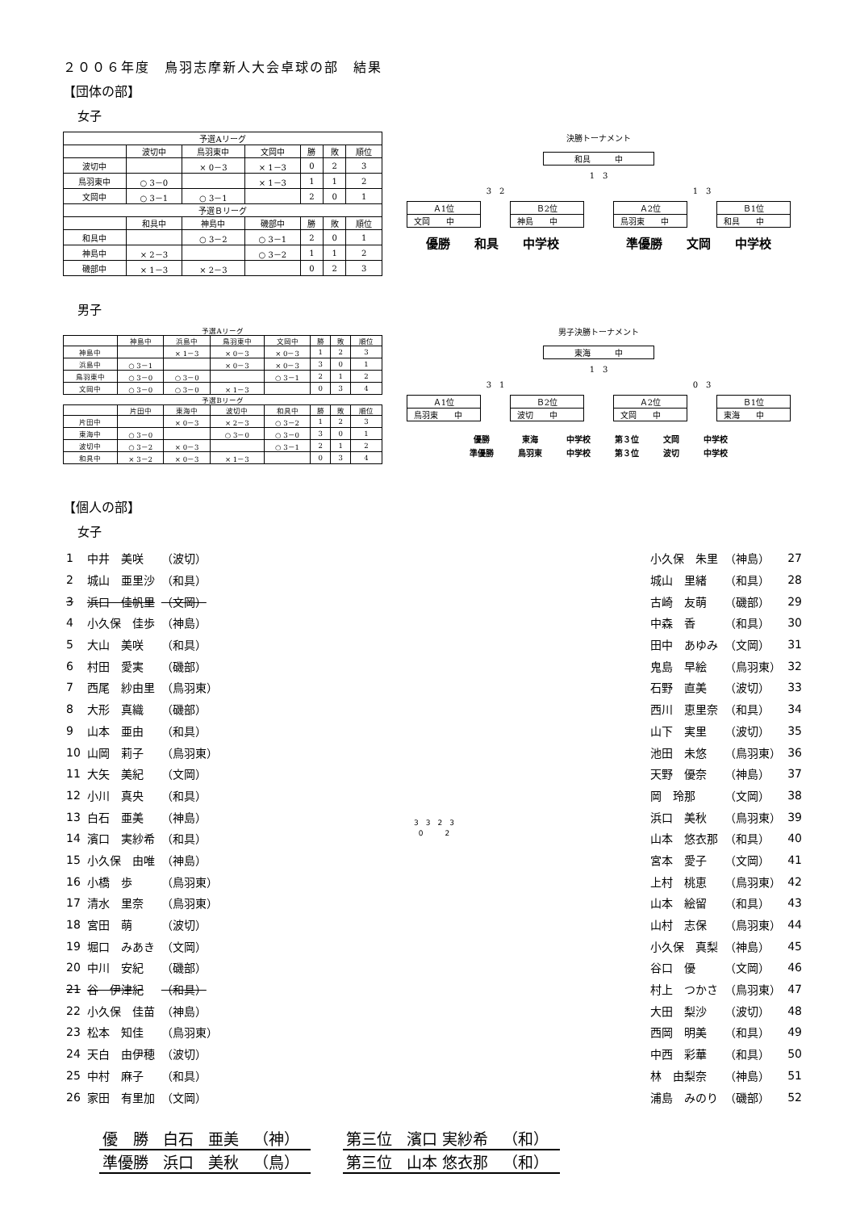２００６年度　鳥羽志摩新人大会卓球の部　結果
【団体の部】
女子
| 予選Aリーグ | | | | | | |
| | 波切中 | 鳥羽東中 | 文岡中 | 勝 | 敗 | 順位 |
| 波切中 | | × 0－3 | × 1－3 | 0 | 2 | 3 |
| 鳥羽東中 | ○ 3－0 | | × 1－3 | 1 | 1 | 2 |
| 文岡中 | ○ 3－1 | ○ 3－1 | | 2 | 0 | 1 |
| 予選Ｂリーグ | | | | | | |
| | 和具中 | 神島中 | 磯部中 | 勝 | 敗 | 順位 |
| 和具中 | | ○ 3－2 | ○ 3－1 | 2 | 0 | 1 |
| 神島中 | × 2－3 | | ○ 3－2 | 1 | 1 | 2 |
| 磯部中 | × 1－3 | × 2－3 | | 0 | 2 | 3 |
決勝トーナメント
和具　　　中
1　3
3　2 1　3
Ａ1位
文岡　　中
Ｂ2位
神島　　中
Ａ2位
鳥羽東　　中
Ｂ1位
和具　　中
優勝　　和具　　中学校 準優勝　　文岡　　中学校
男子
| 予選Aリーグ | | | | | | | |
| | 神島中 | 浜島中 | 鳥羽東中 | 文岡中 | 勝 | 敗 | 順位 |
| 神島中 | | × 1－3 | × 0－3 | × 0－3 | 1 | 2 | 3 |
| 浜島中 | ○ 3－1 | | × 0－3 | × 0－3 | 3 | 0 | 1 |
| 鳥羽東中 | ○ 3－0 | ○ 3－0 | | ○ 3－1 | 2 | 1 | 2 |
| 文岡中 | ○ 3－0 | ○ 3－0 | × 1－3 | | 0 | 3 | 4 |
| 予選Bリーグ | | | | | | | |
| | 片田中 | 東海中 | 波切中 | 和具中 | 勝 | 敗 | 順位 |
| 片田中 | | × 0－3 | × 2－3 | ○ 3－2 | 1 | 2 | 3 |
| 東海中 | ○ 3－0 | | ○ 3－0 | ○ 3－0 | 3 | 0 | 1 |
| 波切中 | ○ 3－2 | × 0－3 | | ○ 3－1 | 2 | 1 | 2 |
| 和具中 | × 3－2 | × 0－3 | × 1－3 | | 0 | 3 | 4 |
男子決勝トーナメント
東海　　　中
1　3
3　1 0　3
Ａ1位
鳥羽東　　中
Ｂ2位
波切　　中
Ａ2位
文岡　　中
Ｂ1位
東海　　中
優勝 東海 中学校 第３位 文岡 中学校 準優勝 鳥羽東 中学校 第３位 波切 中学校
【個人の部】
女子
| 1 | 中井 美咲 | （波切） |
| 2 | 城山 亜里沙 | （和具） |
| 3 | 浜口 佳帆里 | （文岡） |
| 4 | 小久保 佳歩 | （神島） |
| 5 | 大山 美咲 | （和具） |
| 6 | 村田 愛実 | （磯部） |
| 7 | 西尾 紗由里 | （鳥羽東） |
| 8 | 大形 真織 | （磯部） |
| 9 | 山本 亜由 | （和具） |
| 10 | 山岡 莉子 | （鳥羽東） |
| 11 | 大矢 美紀 | （文岡） |
| 12 | 小川 真央 | （和具） |
| 13 | 白石 亜美 | （神島） |
| 14 | 濱口 実紗希 | （和具） |
| 15 | 小久保 由唯 | （神島） |
| 16 | 小橋 歩 | （鳥羽東） |
| 17 | 清水 里奈 | （鳥羽東） |
| 18 | 宮田 萌 | （波切） |
| 19 | 堀口 みあき | （文岡） |
| 20 | 中川 安紀 | （磯部） |
| 21 | 谷 伊津紀 | （和具） |
| 22 | 小久保 佳苗 | （神島） |
| 23 | 松本 知佳 | （鳥羽東） |
| 24 | 天白 由伊穂 | （波切） |
| 25 | 中村 麻子 | （和具） |
| 26 | 家田 有里加 | （文岡） |
3　3　2　3
0　　　2
| 小久保 朱里 | （神島） | 27 |
| 城山 里緒 | （和具） | 28 |
| 古崎 友萌 | （磯部） | 29 |
| 中森 香 | （和具） | 30 |
| 田中 あゆみ | （文岡） | 31 |
| 鬼島 早絵 | （鳥羽東） | 32 |
| 石野 直美 | （波切） | 33 |
| 西川 恵里奈 | （和具） | 34 |
| 山下 実里 | （波切） | 35 |
| 池田 未悠 | （鳥羽東） | 36 |
| 天野 優奈 | （神島） | 37 |
| 岡 玲那 | （文岡） | 38 |
| 浜口 美秋 | （鳥羽東） | 39 |
| 山本 悠衣那 | （和具） | 40 |
| 宮本 愛子 | （文岡） | 41 |
| 上村 桃恵 | （鳥羽東） | 42 |
| 山本 絵留 | （和具） | 43 |
| 山村 志保 | （鳥羽東） | 44 |
| 小久保 真梨 | （神島） | 45 |
| 谷口 優 | （文岡） | 46 |
| 村上 つかさ | （鳥羽東） | 47 |
| 大田 梨沙 | （波切） | 48 |
| 西岡 明美 | （和具） | 49 |
| 中西 彩華 | （和具） | 50 |
| 林 由梨奈 | （神島） | 51 |
| 浦島 みのり | （磯部） | 52 |
| 優 勝 | 白石 | 亜美 | （神） |
| 準優勝 | 浜口 | 美秋 | （鳥） |
| 第三位 | 濱口 実紗希 | （和） |
| 第三位 | 山本 悠衣那 | （和） |